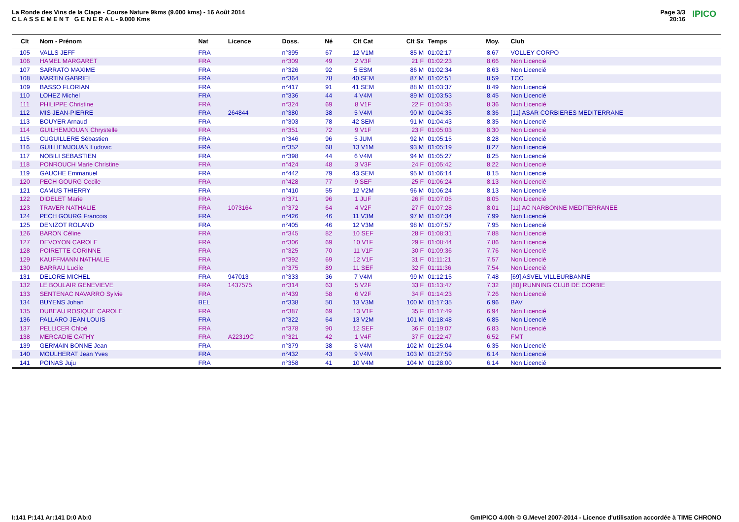La Ronde des Vins de la Clape - Course Nature 9kms (9.000 kms) - 16 Août 2014
C L A S S E M E N T G E N E R A L - 9.000 Kms
Page 3/3
20:16
IPICO
| Clt | Nom - Prénom | Nat | Licence | Doss. | Né | Clt Cat | Clt Sx | Temps | Moy. | Club |
| --- | --- | --- | --- | --- | --- | --- | --- | --- | --- | --- |
| 105 | VALLS JEFF | FRA | | n°395 | 67 | 12 V1M | 85 M | 01:02:17 | 8.67 | VOLLEY CORPO |
| 106 | HAMEL MARGARET | FRA | | n°309 | 49 | 2 V3F | 21 F | 01:02:23 | 8.66 | Non Licencié |
| 107 | SARRATO MAXIME | FRA | | n°326 | 92 | 5 ESM | 86 M | 01:02:34 | 8.63 | Non Licencié |
| 108 | MARTIN GABRIEL | FRA | | n°364 | 78 | 40 SEM | 87 M | 01:02:51 | 8.59 | TCC |
| 109 | BASSO FLORIAN | FRA | | n°417 | 91 | 41 SEM | 88 M | 01:03:37 | 8.49 | Non Licencié |
| 110 | LOHEZ Michel | FRA | | n°336 | 44 | 4 V4M | 89 M | 01:03:53 | 8.45 | Non Licencié |
| 111 | PHILIPPE Christine | FRA | | n°324 | 69 | 8 V1F | 22 F | 01:04:35 | 8.36 | Non Licencié |
| 112 | MIS JEAN-PIERRE | FRA | 264844 | n°380 | 38 | 5 V4M | 90 M | 01:04:35 | 8.36 | [11] ASAR CORBIERES MEDITERRANE |
| 113 | BOUYER Arnaud | FRA | | n°303 | 78 | 42 SEM | 91 M | 01:04:43 | 8.35 | Non Licencié |
| 114 | GUILHEMJOUAN Chrystelle | FRA | | n°351 | 72 | 9 V1F | 23 F | 01:05:03 | 8.30 | Non Licencié |
| 115 | CUGUILLERE Sébastien | FRA | | n°346 | 96 | 5 JUM | 92 M | 01:05:15 | 8.28 | Non Licencié |
| 116 | GUILHEMJOUAN Ludovic | FRA | | n°352 | 68 | 13 V1M | 93 M | 01:05:19 | 8.27 | Non Licencié |
| 117 | NOBILI SEBASTIEN | FRA | | n°398 | 44 | 6 V4M | 94 M | 01:05:27 | 8.25 | Non Licencié |
| 118 | PONROUCH Marie Christine | FRA | | n°424 | 48 | 3 V3F | 24 F | 01:05:42 | 8.22 | Non Licencié |
| 119 | GAUCHE Emmanuel | FRA | | n°442 | 79 | 43 SEM | 95 M | 01:06:14 | 8.15 | Non Licencié |
| 120 | PECH GOURG Cecile | FRA | | n°428 | 77 | 9 SEF | 25 F | 01:06:24 | 8.13 | Non Licencié |
| 121 | CAMUS THIERRY | FRA | | n°410 | 55 | 12 V2M | 96 M | 01:06:24 | 8.13 | Non Licencié |
| 122 | DIDELET Marie | FRA | | n°371 | 96 | 1 JUF | 26 F | 01:07:05 | 8.05 | Non Licencié |
| 123 | TRAVER NATHALIE | FRA | 1073164 | n°372 | 64 | 4 V2F | 27 F | 01:07:28 | 8.01 | [11] AC NARBONNE MEDITERRANEE |
| 124 | PECH GOURG Francois | FRA | | n°426 | 46 | 11 V3M | 97 M | 01:07:34 | 7.99 | Non Licencié |
| 125 | DENIZOT ROLAND | FRA | | n°405 | 46 | 12 V3M | 98 M | 01:07:57 | 7.95 | Non Licencié |
| 126 | BARON Céline | FRA | | n°345 | 82 | 10 SEF | 28 F | 01:08:31 | 7.88 | Non Licencié |
| 127 | DEVOYON CAROLE | FRA | | n°306 | 69 | 10 V1F | 29 F | 01:08:44 | 7.86 | Non Licencié |
| 128 | POIRETTE CORINNE | FRA | | n°325 | 70 | 11 V1F | 30 F | 01:09:36 | 7.76 | Non Licencié |
| 129 | KAUFFMANN NATHALIE | FRA | | n°392 | 69 | 12 V1F | 31 F | 01:11:21 | 7.57 | Non Licencié |
| 130 | BARRAU Lucile | FRA | | n°375 | 89 | 11 SEF | 32 F | 01:11:36 | 7.54 | Non Licencié |
| 131 | DELORE MICHEL | FRA | 947013 | n°333 | 36 | 7 V4M | 99 M | 01:12:15 | 7.48 | [69] ASVEL VILLEURBANNE |
| 132 | LE BOULAIR GENEVIEVE | FRA | 1437575 | n°314 | 63 | 5 V2F | 33 F | 01:13:47 | 7.32 | [80] RUNNING CLUB DE CORBIE |
| 133 | SENTENAC NAVARRO Sylvie | FRA | | n°439 | 58 | 6 V2F | 34 F | 01:14:23 | 7.26 | Non Licencié |
| 134 | BUYENS Johan | BEL | | n°338 | 50 | 13 V3M | 100 M | 01:17:35 | 6.96 | BAV |
| 135 | DUBEAU ROSIQUE CAROLE | FRA | | n°387 | 69 | 13 V1F | 35 F | 01:17:49 | 6.94 | Non Licencié |
| 136 | PALLARO JEAN LOUIS | FRA | | n°322 | 64 | 13 V2M | 101 M | 01:18:48 | 6.85 | Non Licencié |
| 137 | PELLICER Chloé | FRA | | n°378 | 90 | 12 SEF | 36 F | 01:19:07 | 6.83 | Non Licencié |
| 138 | MERCADIE CATHY | FRA | A22319C | n°321 | 42 | 1 V4F | 37 F | 01:22:47 | 6.52 | FMT |
| 139 | GERMAIN BONNE Jean | FRA | | n°379 | 38 | 8 V4M | 102 M | 01:25:04 | 6.35 | Non Licencié |
| 140 | MOULHERAT Jean Yves | FRA | | n°432 | 43 | 9 V4M | 103 M | 01:27:59 | 6.14 | Non Licencié |
| 141 | POINAS Juju | FRA | | n°358 | 41 | 10 V4M | 104 M | 01:28:00 | 6.14 | Non Licencié |
I:141 P:141 Ar:141 D:0 Ab:0
GmIPICO 4.00h © G.Mevel 2007-2014 - Licence d'utilisation accordée à TIME CHRONO